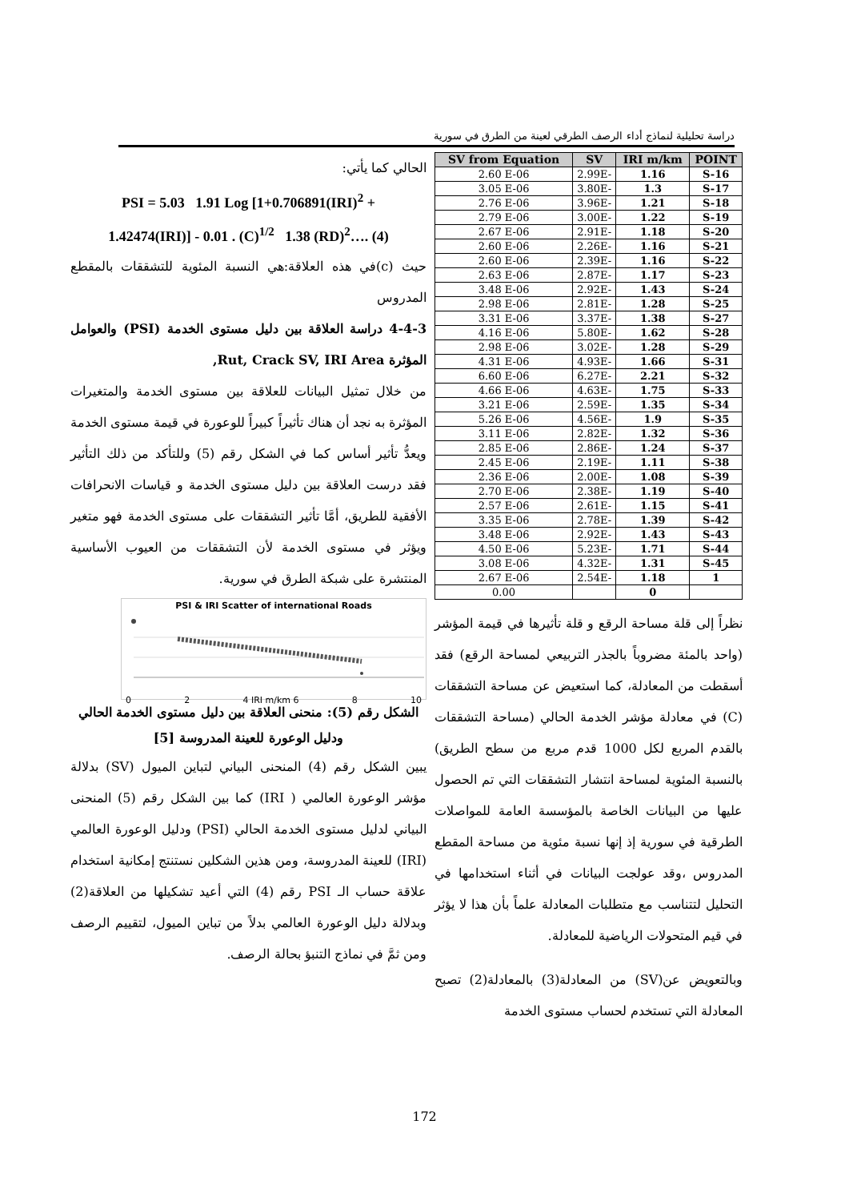دراسة تحليلية لنماذج أداء الرصف الطرقي لعينة من الطرق في سورية
| SV from Equation | SV | IRI m/km | POINT |
| --- | --- | --- | --- |
| 2.60 E-06 | 2.99E- | 1.16 | S-16 |
| 3.05 E-06 | 3.80E- | 1.3 | S-17 |
| 2.76 E-06 | 3.96E- | 1.21 | S-18 |
| 2.79 E-06 | 3.00E- | 1.22 | S-19 |
| 2.67 E-06 | 2.91E- | 1.18 | S-20 |
| 2.60 E-06 | 2.26E- | 1.16 | S-21 |
| 2.60 E-06 | 2.39E- | 1.16 | S-22 |
| 2.63 E-06 | 2.87E- | 1.17 | S-23 |
| 3.48 E-06 | 2.92E- | 1.43 | S-24 |
| 2.98 E-06 | 2.81E- | 1.28 | S-25 |
| 3.31 E-06 | 3.37E- | 1.38 | S-27 |
| 4.16 E-06 | 5.80E- | 1.62 | S-28 |
| 2.98 E-06 | 3.02E- | 1.28 | S-29 |
| 4.31 E-06 | 4.93E- | 1.66 | S-31 |
| 6.60 E-06 | 6.27E- | 2.21 | S-32 |
| 4.66 E-06 | 4.63E- | 1.75 | S-33 |
| 3.21 E-06 | 2.59E- | 1.35 | S-34 |
| 5.26 E-06 | 4.56E- | 1.9 | S-35 |
| 3.11 E-06 | 2.82E- | 1.32 | S-36 |
| 2.85 E-06 | 2.86E- | 1.24 | S-37 |
| 2.45 E-06 | 2.19E- | 1.11 | S-38 |
| 2.36 E-06 | 2.00E- | 1.08 | S-39 |
| 2.70 E-06 | 2.38E- | 1.19 | S-40 |
| 2.57 E-06 | 2.61E- | 1.15 | S-41 |
| 3.35 E-06 | 2.78E- | 1.39 | S-42 |
| 3.48 E-06 | 2.92E- | 1.43 | S-43 |
| 4.50 E-06 | 5.23E- | 1.71 | S-44 |
| 3.08 E-06 | 4.32E- | 1.31 | S-45 |
| 2.67 E-06 | 2.54E- | 1.18 | 1 |
| 0.00 | | 0 | |
نظراً إلى قلة مساحة الرقع و قلة تأثيرها في قيمة المؤشر (واحد بالمئة مضروباً بالجذر التربيعي لمساحة الرقع) فقد أسقطت من المعادلة، كما استعيض عن مساحة التشققات (C) في معادلة مؤشر الخدمة الحالي (مساحة التشققات بالقدم المربع لكل 1000 قدم مربع من سطح الطريق) بالنسبة المئوية لمساحة انتشار التشققات التي تم الحصول عليها من البيانات الخاصة بالمؤسسة العامة للمواصلات الطرقية في سورية إذ إنها نسبة مئوية من مساحة المقطع المدروس ،وقد عولجت البيانات في أثناء استخدامها في التحليل لتتناسب مع متطلبات المعادلة علماً بأن هذا لا يؤثر في قيم المتحولات الرياضية للمعادلة.
وبالتعويض عن(SV) من المعادلة(3) بالمعادلة(2) تصبح المعادلة التي تستخدم لحساب مستوى الخدمة
الحالي كما يأتي:
PSI = 5.03 1.91 Log [1+0.706891(IRI)<sup>2</sup> +
1.42474(IRI)] - 0.01 . (C)<sup>1/2</sup> 1.38 (RD)<sup>2</sup>…. (4)
حيث (c)في هذه العلاقة:هي النسبة المئوية للتشققات بالمقطع المدروس
4-4-3 دراسة العلاقة بين دليل مستوى الخدمة (PSI) والعوامل المؤثرة Rut, Crack SV, IRI Area,
من خلال تمثيل البيانات للعلاقة بين مستوى الخدمة والمتغيرات المؤثرة به نجد أن هناك تأثيراً كبيراً للوعورة في قيمة مستوى الخدمة ويعدُّ تأثير أساس كما في الشكل رقم (5) وللتأكد من ذلك التأثير فقد درست العلاقة بين دليل مستوى الخدمة و قياسات الانحرافات الأفقية للطريق، أمَّا تأثير التشققات على مستوى الخدمة فهو متغير ويؤثر في مستوى الخدمة لأن التشققات من العيوب الأساسية المنتشرة على شبكة الطرق في سورية.
PSI & IRI Scatter of international Roads
0 2 4 IRI m/km 6 8 10
الشكل رقم (5): منحنى العلاقة بين دليل مستوى الخدمة الحالي ودليل الوعورة للعينة المدروسة [5]
يبين الشكل رقم (4) المنحنى البياني لتباين الميول (SV) بدلالة مؤشر الوعورة العالمي ( IRI) كما بين الشكل رقم (5) المنحنى البياني لدليل مستوى الخدمة الحالي (PSI) ودليل الوعورة العالمي (IRI) للعينة المدروسة، ومن هذين الشكلين نستنتج إمكانية استخدام علاقة حساب الـ PSI رقم (4) التي أعيد تشكيلها من العلاقة(2) وبدلالة دليل الوعورة العالمي بدلاً من تباين الميول، لتقييم الرصف ومن ثمَّ في نماذج التنبؤ بحالة الرصف.
172